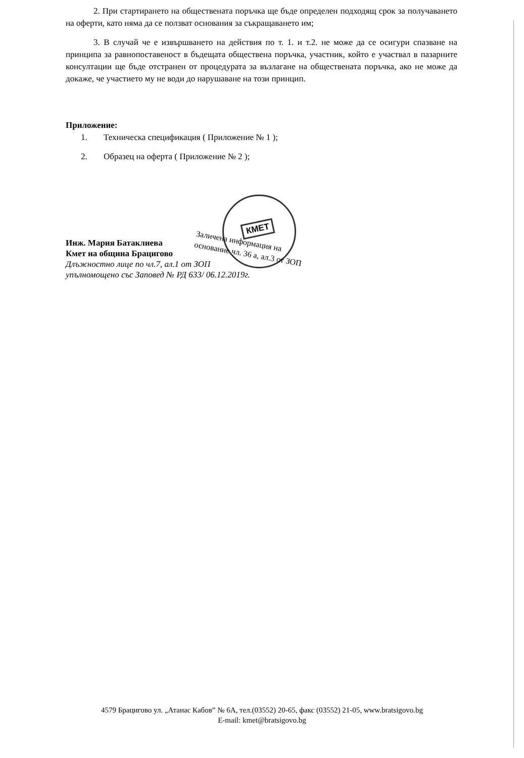2. При стартирането на обществената поръчка ще бъде определен подходящ срок за получаването на оферти, като няма да се ползват основания за съкращаването им;
3. В случай че е извършването на действия по т. 1. и т.2. не може да се осигури спазване на принципа за равнопоставеност в бъдещата обществена поръчка, участник, който е участвал в пазарните консултации ще бъде отстранен от процедурата за възлагане на обществената поръчка, ако не може да докаже, че участието му не води до нарушаване на този принцип.
Приложение:
1. Техническа спецификация ( Приложение № 1 );
2. Образец на оферта ( Приложение № 2 );
Инж. Мария Батаклиева
Кмет на община Брацигово
Длъжностно лице по чл.7, ал.1 от ЗОП
упълномощено със Заповед № РД 633/ 06.12.2019г.
КМЕТ
Заличена информация на
основание чл. 36 а, ал.3 от ЗОП
4579 Брацигово ул. „Атанас Кабов” № 6А, тел.(03552) 20-65, факс (03552) 21-05, www.bratsigovo.bg
E-mail: kmet@bratsigovo.bg